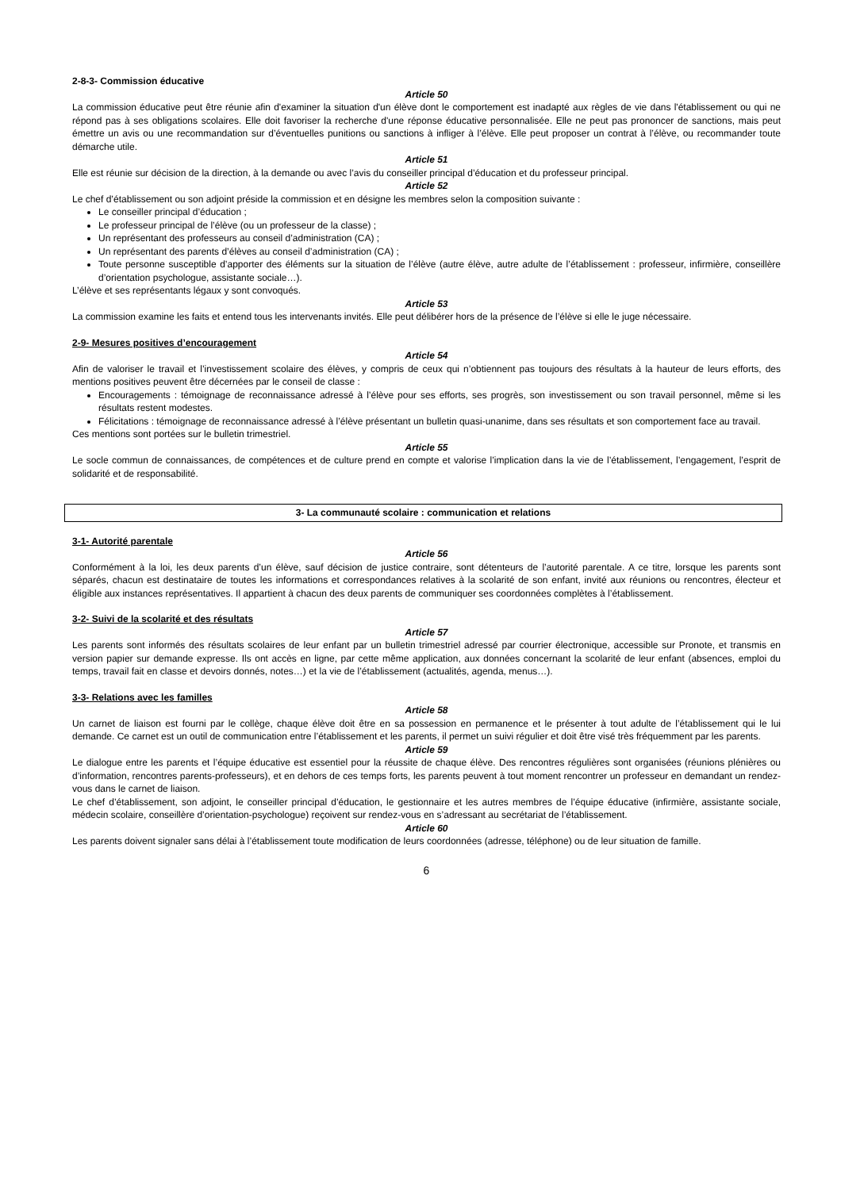2-8-3- Commission éducative
Article 50
La commission éducative peut être réunie afin d'examiner la situation d'un élève dont le comportement est inadapté aux règles de vie dans l'établissement ou qui ne répond pas à ses obligations scolaires. Elle doit favoriser la recherche d'une réponse éducative personnalisée. Elle ne peut pas prononcer de sanctions, mais peut émettre un avis ou une recommandation sur d’éventuelles punitions ou sanctions à infliger à l’élève. Elle peut proposer un contrat à l’élève, ou recommander toute démarche utile.
Article 51
Elle est réunie sur décision de la direction, à la demande ou avec l’avis du conseiller principal d’éducation et du professeur principal.
Article 52
Le chef d’établissement ou son adjoint préside la commission et en désigne les membres selon la composition suivante :
Le conseiller principal d’éducation ;
Le professeur principal de l’élève (ou un professeur de la classe) ;
Un représentant des professeurs au conseil d’administration (CA) ;
Un représentant des parents d’élèves au conseil d’administration (CA) ;
Toute personne susceptible d’apporter des éléments sur la situation de l’élève (autre élève, autre adulte de l’établissement : professeur, infirmière, conseillère d’orientation psychologue, assistante sociale…).
L’élève et ses représentants légaux y sont convoqués.
Article 53
La commission examine les faits et entend tous les intervenants invités. Elle peut délibérer hors de la présence de l’élève si elle le juge nécessaire.
2-9- Mesures positives d’encouragement
Article 54
Afin de valoriser le travail et l’investissement scolaire des élèves, y compris de ceux qui n’obtiennent pas toujours des résultats à la hauteur de leurs efforts, des mentions positives peuvent être décernées par le conseil de classe :
Encouragements : témoignage de reconnaissance adressé à l’élève pour ses efforts, ses progrès, son investissement ou son travail personnel, même si les résultats restent modestes.
Félicitations : témoignage de reconnaissance adressé à l’élève présentant un bulletin quasi-unanime, dans ses résultats et son comportement face au travail.
Ces mentions sont portées sur le bulletin trimestriel.
Article 55
Le socle commun de connaissances, de compétences et de culture prend en compte et valorise l’implication dans la vie de l’établissement, l’engagement, l’esprit de solidarité et de responsabilité.
3- La communauté scolaire : communication et relations
3-1- Autorité parentale
Article 56
Conformément à la loi, les deux parents d’un élève, sauf décision de justice contraire, sont détenteurs de l’autorité parentale. A ce titre, lorsque les parents sont séparés, chacun est destinataire de toutes les informations et correspondances relatives à la scolarité de son enfant, invité aux réunions ou rencontres, électeur et éligible aux instances représentatives. Il appartient à chacun des deux parents de communiquer ses coordonnées complètes à l’établissement.
3-2- Suivi de la scolarité et des résultats
Article 57
Les parents sont informés des résultats scolaires de leur enfant par un bulletin trimestriel adressé par courrier électronique, accessible sur Pronote, et transmis en version papier sur demande expresse. Ils ont accès en ligne, par cette même application, aux données concernant la scolarité de leur enfant (absences, emploi du temps, travail fait en classe et devoirs donnés, notes…) et la vie de l’établissement (actualités, agenda, menus…).
3-3- Relations avec les familles
Article 58
Un carnet de liaison est fourni par le collège, chaque élève doit être en sa possession en permanence et le présenter à tout adulte de l’établissement qui le lui demande. Ce carnet est un outil de communication entre l’établissement et les parents, il permet un suivi régulier et doit être visé très fréquemment par les parents.
Article 59
Le dialogue entre les parents et l’équipe éducative est essentiel pour la réussite de chaque élève. Des rencontres régulières sont organisées (réunions plénières ou d’information, rencontres parents-professeurs), et en dehors de ces temps forts, les parents peuvent à tout moment rencontrer un professeur en demandant un rendez-vous dans le carnet de liaison.
Le chef d’établissement, son adjoint, le conseiller principal d’éducation, le gestionnaire et les autres membres de l’équipe éducative (infirmière, assistante sociale, médecin scolaire, conseillère d’orientation-psychologue) reçoivent sur rendez-vous en s’adressant au secrétariat de l’établissement.
Article 60
Les parents doivent signaler sans délai à l’établissement toute modification de leurs coordonnées (adresse, téléphone) ou de leur situation de famille.
6